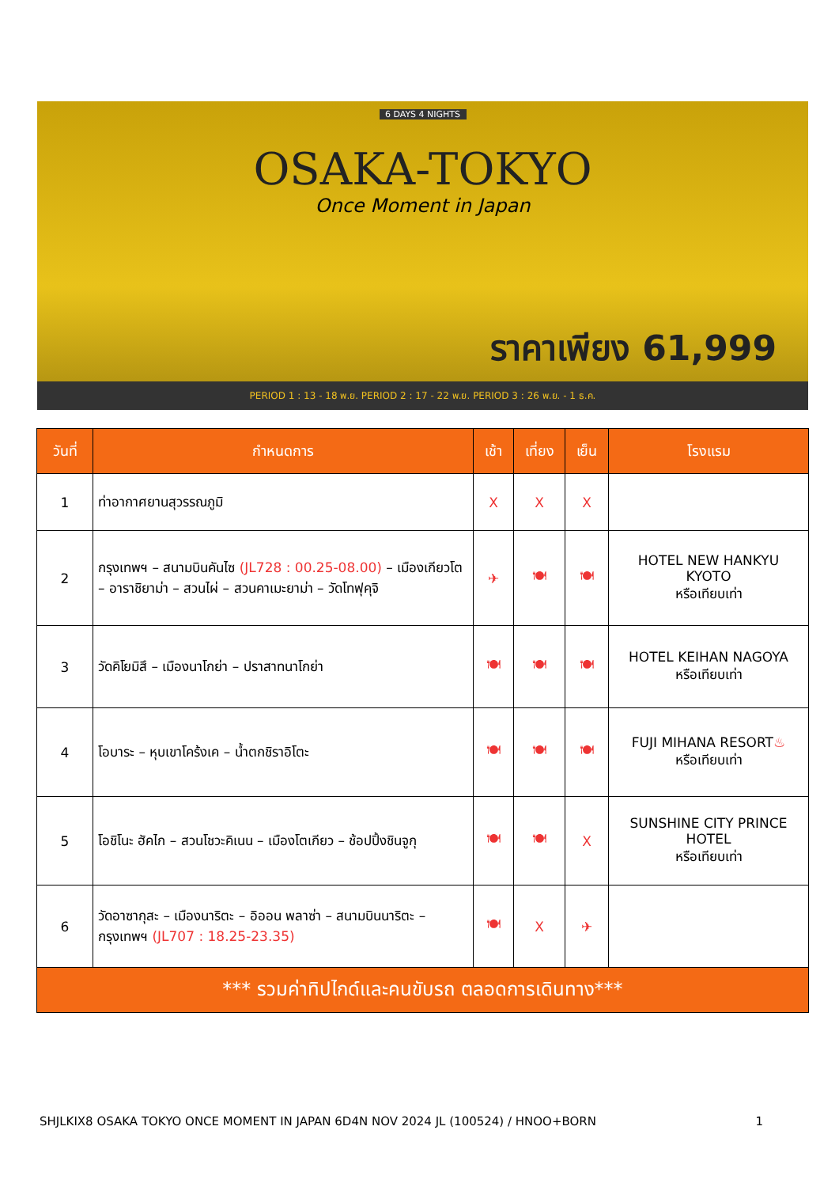6 DAYS 4 NIGHTS
OSAKA-TOKYO
Once Moment in Japan
ราคาเพียง 61,999
PERIOD 1 : 13 - 18 พ.ย. PERIOD 2 : 17 - 22 พ.ย. PERIOD 3 : 26 พ.ย. - 1 ธ.ค.
| วันที่ | กำหนดการ | เช้า | เที่ยง | เย็น | โรงแรม |
| --- | --- | --- | --- | --- | --- |
| 1 | ท่าอากาศยานสุวรรณภูมิ | X | X | X | |
| 2 | กรุงเทพฯ – สนามบินคันไซ (JL728 : 00.25-08.00) – เมืองเกียวโต – อาราชิยาม่า – สวนไผ่ – สวนคาเมะยาม่า – วัดโทฟุคุจิ | ✈ | 🍽 | 🍽 | HOTEL NEW HANKYU KYOTO หรือเทียบเท่า |
| 3 | วัดคิโยมิสึ – เมืองนาโกย่า – ปราสาทนาโกย่า | 🍽 | 🍽 | 🍽 | HOTEL KEIHAN NAGOYA หรือเทียบเท่า |
| 4 | โอบาระ – หุบเขาโคร้งเค – น้ำตกชิราอิโตะ | 🍽 | 🍽 | 🍽 | FUJI MIHANA RESORT ♨ หรือเทียบเท่า |
| 5 | โอชิโนะ ฮัคไก – สวนโชวะคิเนน – เมืองโตเกียว – ช้อปปิ้งชินจูกุ | 🍽 | 🍽 | X | SUNSHINE CITY PRINCE HOTEL หรือเทียบเท่า |
| 6 | วัดอาซากุสะ – เมืองนาริตะ – อิออน พลาซ่า – สนามบินนาริตะ – กรุงเทพฯ (JL707 : 18.25-23.35) | 🍽 | X | ✈ | |
| *** รวมค่าทิปไกด์และคนขับรถ ตลอดการเดินทาง*** | | | | | |
SHJLKIX8 OSAKA TOKYO ONCE MOMENT IN JAPAN 6D4N NOV 2024 JL (100524) / HNOO+BORN 1